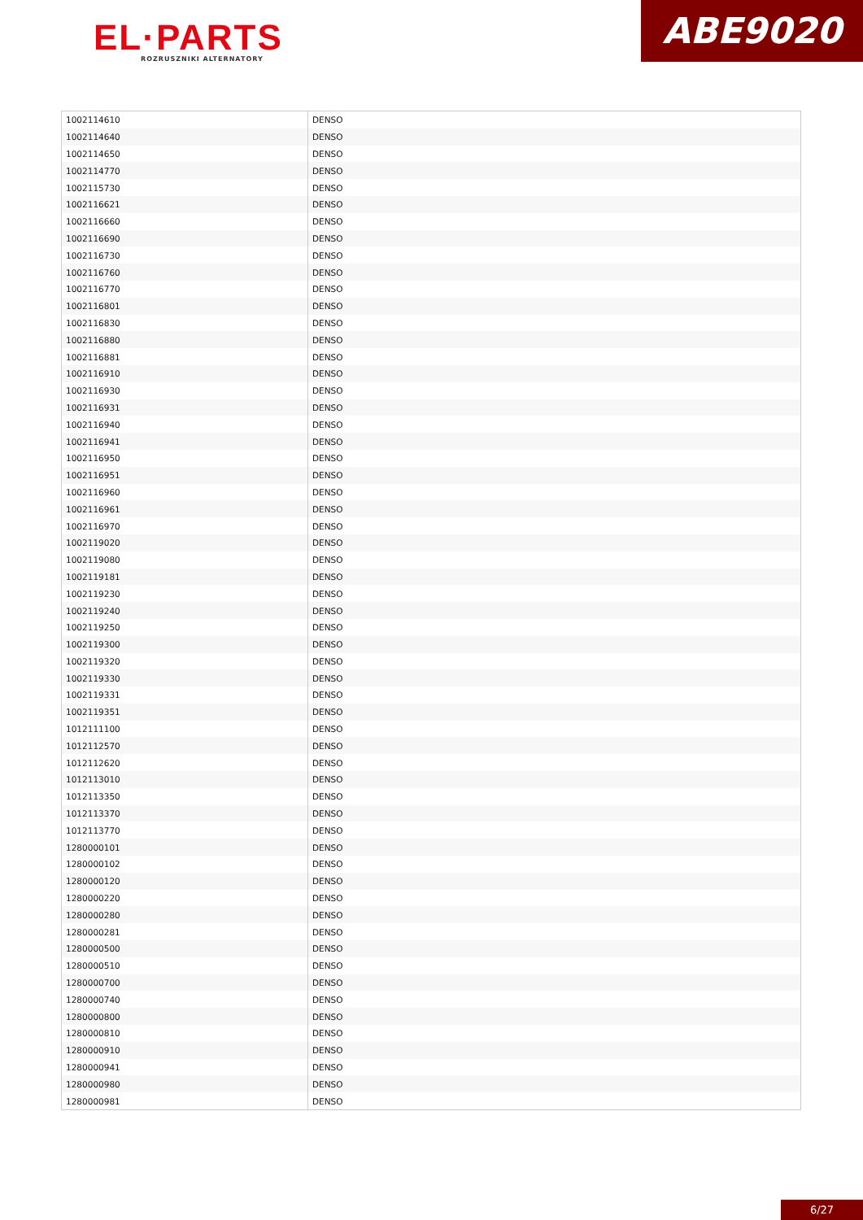EL·PARTS
ROZRUSZNIKI ALTERNATORY
ABE9020
| 1002114610 | DENSO |
| 1002114640 | DENSO |
| 1002114650 | DENSO |
| 1002114770 | DENSO |
| 1002115730 | DENSO |
| 1002116621 | DENSO |
| 1002116660 | DENSO |
| 1002116690 | DENSO |
| 1002116730 | DENSO |
| 1002116760 | DENSO |
| 1002116770 | DENSO |
| 1002116801 | DENSO |
| 1002116830 | DENSO |
| 1002116880 | DENSO |
| 1002116881 | DENSO |
| 1002116910 | DENSO |
| 1002116930 | DENSO |
| 1002116931 | DENSO |
| 1002116940 | DENSO |
| 1002116941 | DENSO |
| 1002116950 | DENSO |
| 1002116951 | DENSO |
| 1002116960 | DENSO |
| 1002116961 | DENSO |
| 1002116970 | DENSO |
| 1002119020 | DENSO |
| 1002119080 | DENSO |
| 1002119181 | DENSO |
| 1002119230 | DENSO |
| 1002119240 | DENSO |
| 1002119250 | DENSO |
| 1002119300 | DENSO |
| 1002119320 | DENSO |
| 1002119330 | DENSO |
| 1002119331 | DENSO |
| 1002119351 | DENSO |
| 1012111100 | DENSO |
| 1012112570 | DENSO |
| 1012112620 | DENSO |
| 1012113010 | DENSO |
| 1012113350 | DENSO |
| 1012113370 | DENSO |
| 1012113770 | DENSO |
| 1280000101 | DENSO |
| 1280000102 | DENSO |
| 1280000120 | DENSO |
| 1280000220 | DENSO |
| 1280000280 | DENSO |
| 1280000281 | DENSO |
| 1280000500 | DENSO |
| 1280000510 | DENSO |
| 1280000700 | DENSO |
| 1280000740 | DENSO |
| 1280000800 | DENSO |
| 1280000810 | DENSO |
| 1280000910 | DENSO |
| 1280000941 | DENSO |
| 1280000980 | DENSO |
| 1280000981 | DENSO |
6/27